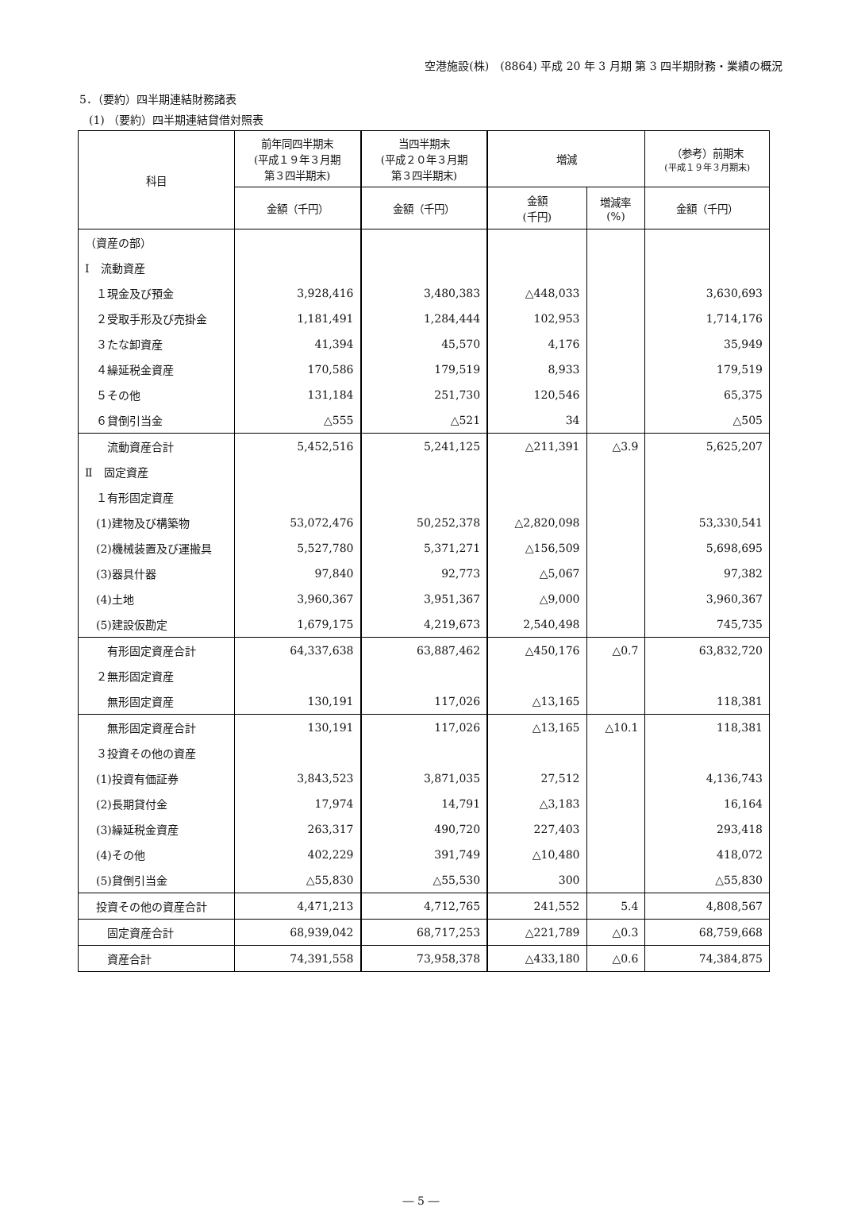空港施設(株)　(8864) 平成 20 年 3 月期 第 3 四半期財務・業績の概況
5．（要約）四半期連結財務諸表
(1) （要約）四半期連結貸借対照表
| 科目 | 前年同四半期末 (平成１９年３月期 第３四半期末) | 当四半期末 (平成２０年３月期 第３四半期末) | 増減 | | （参考）前期末 (平成１９年３月期末) |
| --- | --- | --- | --- | --- | --- |
| | 金額（千円） | 金額（千円） | 金額 (千円) | 増減率 (%) | 金額（千円） |
| （資産の部） | | | | | |
| Ⅰ 流動資産 | | | | | |
| １現金及び預金 | 3,928,416 | 3,480,383 | △448,033 | | 3,630,693 |
| ２受取手形及び売掛金 | 1,181,491 | 1,284,444 | 102,953 | | 1,714,176 |
| ３たな卸資産 | 41,394 | 45,570 | 4,176 | | 35,949 |
| ４繰延税金資産 | 170,586 | 179,519 | 8,933 | | 179,519 |
| ５その他 | 131,184 | 251,730 | 120,546 | | 65,375 |
| ６貸倒引当金 | △555 | △521 | 34 | | △505 |
| 流動資産合計 | 5,452,516 | 5,241,125 | △211,391 | △3.9 | 5,625,207 |
| Ⅱ 固定資産 | | | | | |
| １有形固定資産 | | | | | |
| (1)建物及び構築物 | 53,072,476 | 50,252,378 | △2,820,098 | | 53,330,541 |
| (2)機械装置及び運搬具 | 5,527,780 | 5,371,271 | △156,509 | | 5,698,695 |
| (3)器具什器 | 97,840 | 92,773 | △5,067 | | 97,382 |
| (4)土地 | 3,960,367 | 3,951,367 | △9,000 | | 3,960,367 |
| (5)建設仮勘定 | 1,679,175 | 4,219,673 | 2,540,498 | | 745,735 |
| 有形固定資産合計 | 64,337,638 | 63,887,462 | △450,176 | △0.7 | 63,832,720 |
| ２無形固定資産 | | | | | |
| 無形固定資産 | 130,191 | 117,026 | △13,165 | | 118,381 |
| 無形固定資産合計 | 130,191 | 117,026 | △13,165 | △10.1 | 118,381 |
| ３投資その他の資産 | | | | | |
| (1)投資有価証券 | 3,843,523 | 3,871,035 | 27,512 | | 4,136,743 |
| (2)長期貸付金 | 17,974 | 14,791 | △3,183 | | 16,164 |
| (3)繰延税金資産 | 263,317 | 490,720 | 227,403 | | 293,418 |
| (4)その他 | 402,229 | 391,749 | △10,480 | | 418,072 |
| (5)貸倒引当金 | △55,830 | △55,530 | 300 | | △55,830 |
| 投資その他の資産合計 | 4,471,213 | 4,712,765 | 241,552 | 5.4 | 4,808,567 |
| 固定資産合計 | 68,939,042 | 68,717,253 | △221,789 | △0.3 | 68,759,668 |
| 資産合計 | 74,391,558 | 73,958,378 | △433,180 | △0.6 | 74,384,875 |
― 5 ―